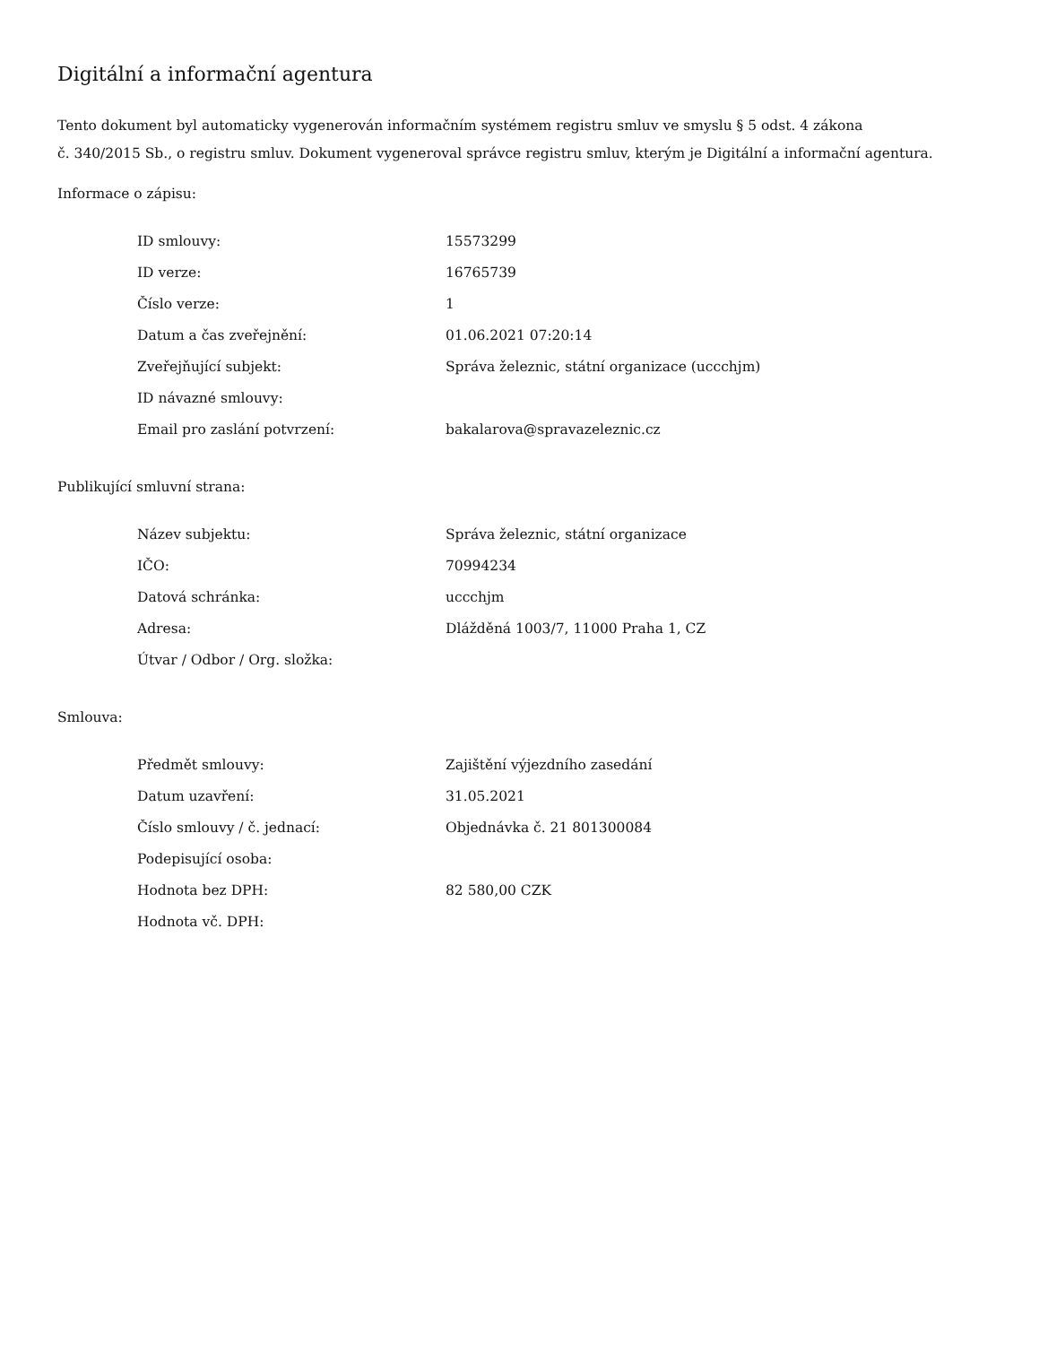Digitální a informační agentura
Tento dokument byl automaticky vygenerován informačním systémem registru smluv ve smyslu § 5 odst. 4 zákona
č. 340/2015 Sb., o registru smluv. Dokument vygeneroval správce registru smluv, kterým je Digitální a informační agentura.
Informace o zápisu:
| ID smlouvy: | 15573299 |
| ID verze: | 16765739 |
| Číslo verze: | 1 |
| Datum a čas zveřejnění: | 01.06.2021 07:20:14 |
| Zveřejňující subjekt: | Správa železnic, státní organizace (uccchjm) |
| ID návazné smlouvy: | |
| Email pro zaslání potvrzení: | bakalarova@spravazeleznic.cz |
Publikující smluvní strana:
| Název subjektu: | Správa železnic, státní organizace |
| IČO: | 70994234 |
| Datová schránka: | uccchjm |
| Adresa: | Dlážděná 1003/7, 11000 Praha 1, CZ |
| Útvar / Odbor / Org. složka: | |
Smlouva:
| Předmět smlouvy: | Zajištění výjezdního zasedání |
| Datum uzavření: | 31.05.2021 |
| Číslo smlouvy / č. jednací: | Objednávka č. 21 801300084 |
| Podepisující osoba: | |
| Hodnota bez DPH: | 82 580,00 CZK |
| Hodnota vč. DPH: | |